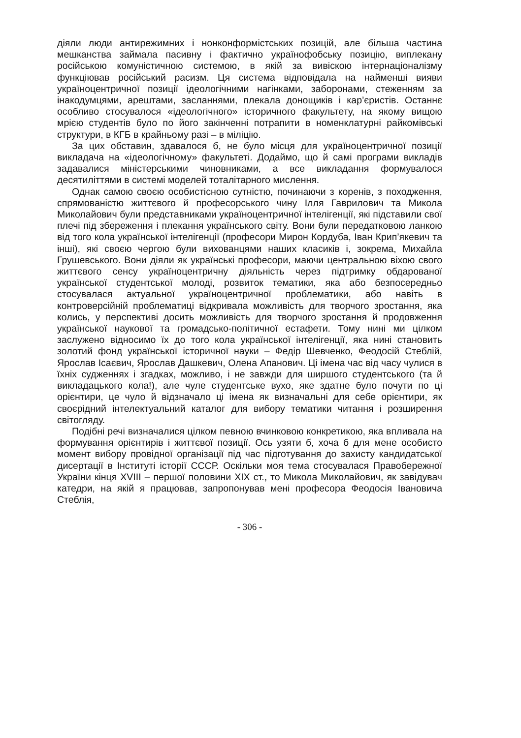діяли люди антирежимних і нонконформістських позицій, але більша частина мешканства займала пасивну і фактично українофобську позицію, виплекану російською комуністичною системою, в якій за вивіскою інтернаціоналізму функціював російський расизм. Ця система відповідала на найменші вияви україноцентричної позиції ідеологічними нагінками, заборонами, стеженням за інакодумцями, арештами, засланнями, плекала донощиків і кар’єристів. Останнє особливо стосувалося «ідеологічного» історичного факультету, на якому вищою мрією студентів було по його закінченні потрапити в номенклатурні райкомівські структури, в КГБ в крайньому разі – в міліцію.
За цих обставин, здавалося б, не було місця для україноцентричної позиції викладача на «ідеологічному» факультеті. Додаймо, що й самі програми викладів задавалися міністерськими чиновниками, а все викладання формувалося десятиліттями в системі моделей тоталітарного мислення.
Однак самою своєю особистісною сутністю, починаючи з коренів, з походження, спрямованістю життєвого й професорського чину Ілля Гаврилович та Микола Миколайович були представниками україноцентричної інтелігенції, які підставили свої плечі під збереження і плекання українського світу. Вони були передатковою ланкою від того кола української інтелігенції (професори Мирон Кордуба, Іван Крип’якевич та інші), які своєю чергою були вихованцями наших класиків і, зокрема, Михайла Грушевського. Вони діяли як українські професори, маючи центральною віхою свого життєвого сенсу україноцентричну діяльність через підтримку обдарованої української студентської молоді, розвиток тематики, яка або безпосередньо стосувалася актуальної україноцентричної проблематики, або навіть в контроверсійній проблематиці відкривала можливість для творчого зростання, яка колись, у перспективі досить можливість для творчого зростання й продовження української наукової та громадсько-політичної естафети. Тому нині ми цілком заслужено відносимо їх до того кола української інтелігенції, яка нині становить золотий фонд української історичної науки – Федір Шевченко, Феодосій Стеблій, Ярослав Ісаєвич, Ярослав Дашкевич, Олена Апанович. Ці імена час від часу чулися в їхніх судженнях і згадках, можливо, і не завжди для ширшого студентського (та й викладацького кола!), але чуле студентське вухо, яке здатне було почути по ці орієнтири, це чуло й відзначало ці імена як визначальні для себе орієнтири, як своєрідний інтелектуальний каталог для вибору тематики читання і розширення світогляду.
Подібні речі визначалися цілком певною вчинковою конкретикою, яка впливала на формування орієнтирів і життєвої позиції. Ось узяти б, хоча б для мене особисто момент вибору провідної організації під час підготування до захисту кандидатської дисертації в Інституті історії СССР. Оскільки моя тема стосувалася Правобережної України кінця XVIII – першої половини XIX ст., то Микола Миколайович, як завідувач катедри, на якій я працював, запропонував мені професора Феодосія Івановича Стеблія,
- 306 -